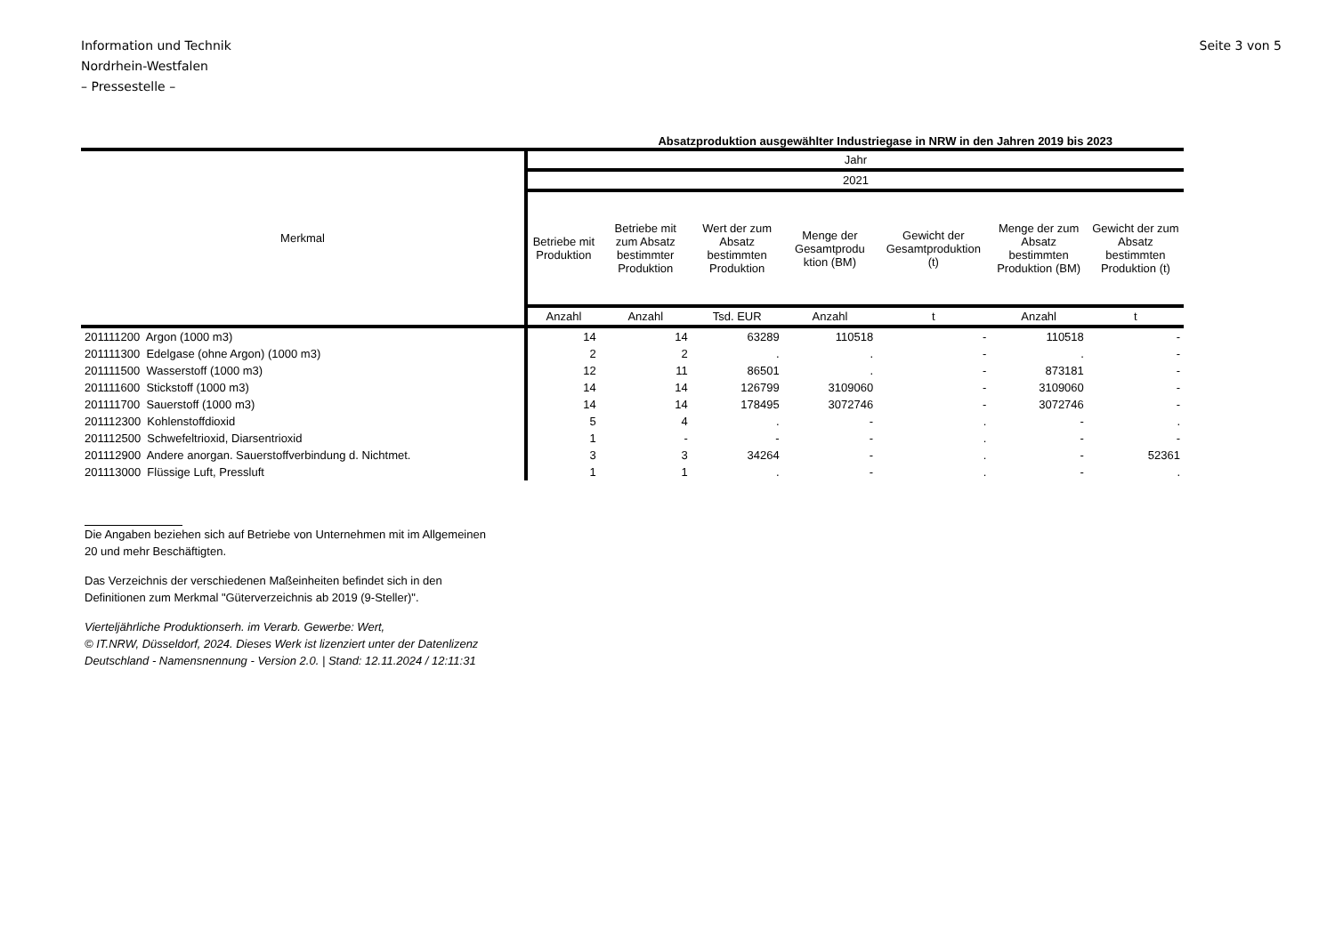Information und Technik
Nordrhein-Westfalen
– Pressestelle –
Seite 3 von 5
Absatzproduktion ausgewählter Industriegase in NRW in den Jahren 2019 bis 2023
| Merkmal | Jahr | | | | | | |
| --- | --- | --- | --- | --- | --- | --- | --- |
| | 2021 | | | | | | |
| | Betriebe mit Produktion | Betriebe mit zum Absatz bestimmter Produktion | Wert der zum Absatz bestimmten Produktion | Menge der Gesamtprodu ktion (BM) | Gewicht der Gesamtproduktion (t) | Menge der zum Absatz bestimmten Produktion (BM) | Gewicht der zum Absatz bestimmten Produktion (t) |
| | Anzahl | Anzahl | Tsd. EUR | Anzahl | t | Anzahl | t |
| 201111200 Argon (1000 m3) | 14 | 14 | 63289 | 110518 | - | 110518 | - |
| 201111300 Edelgase (ohne Argon) (1000 m3) | 2 | 2 | . | . | - | . | - |
| 201111500 Wasserstoff (1000 m3) | 12 | 11 | 86501 | . | - | 873181 | - |
| 201111600 Stickstoff (1000 m3) | 14 | 14 | 126799 | 3109060 | - | 3109060 | - |
| 201111700 Sauerstoff (1000 m3) | 14 | 14 | 178495 | 3072746 | - | 3072746 | - |
| 201112300 Kohlenstoffdioxid | 5 | 4 | . | - | . | - | . |
| 201112500 Schwefeltrioxid, Diarsentrioxid | 1 | - | - | - | . | - | - |
| 201112900 Andere anorgan. Sauerstoffverbindung d. Nichtmet. | 3 | 3 | 34264 | - | . | - | 52361 |
| 201113000 Flüssige Luft, Pressluft | 1 | 1 | . | - | . | - | . |
Die Angaben beziehen sich auf Betriebe von Unternehmen mit im Allgemeinen
20 und mehr Beschäftigten.
Das Verzeichnis der verschiedenen Maßeinheiten befindet sich in den
Definitionen zum Merkmal "Güterverzeichnis ab 2019 (9-Steller)".
Vierteljährliche Produktionserh. im Verarb. Gewerbe: Wert,
© IT.NRW, Düsseldorf, 2024. Dieses Werk ist lizenziert unter der Datenlizenz
Deutschland - Namensnennung - Version 2.0. | Stand: 12.11.2024 / 12:11:31